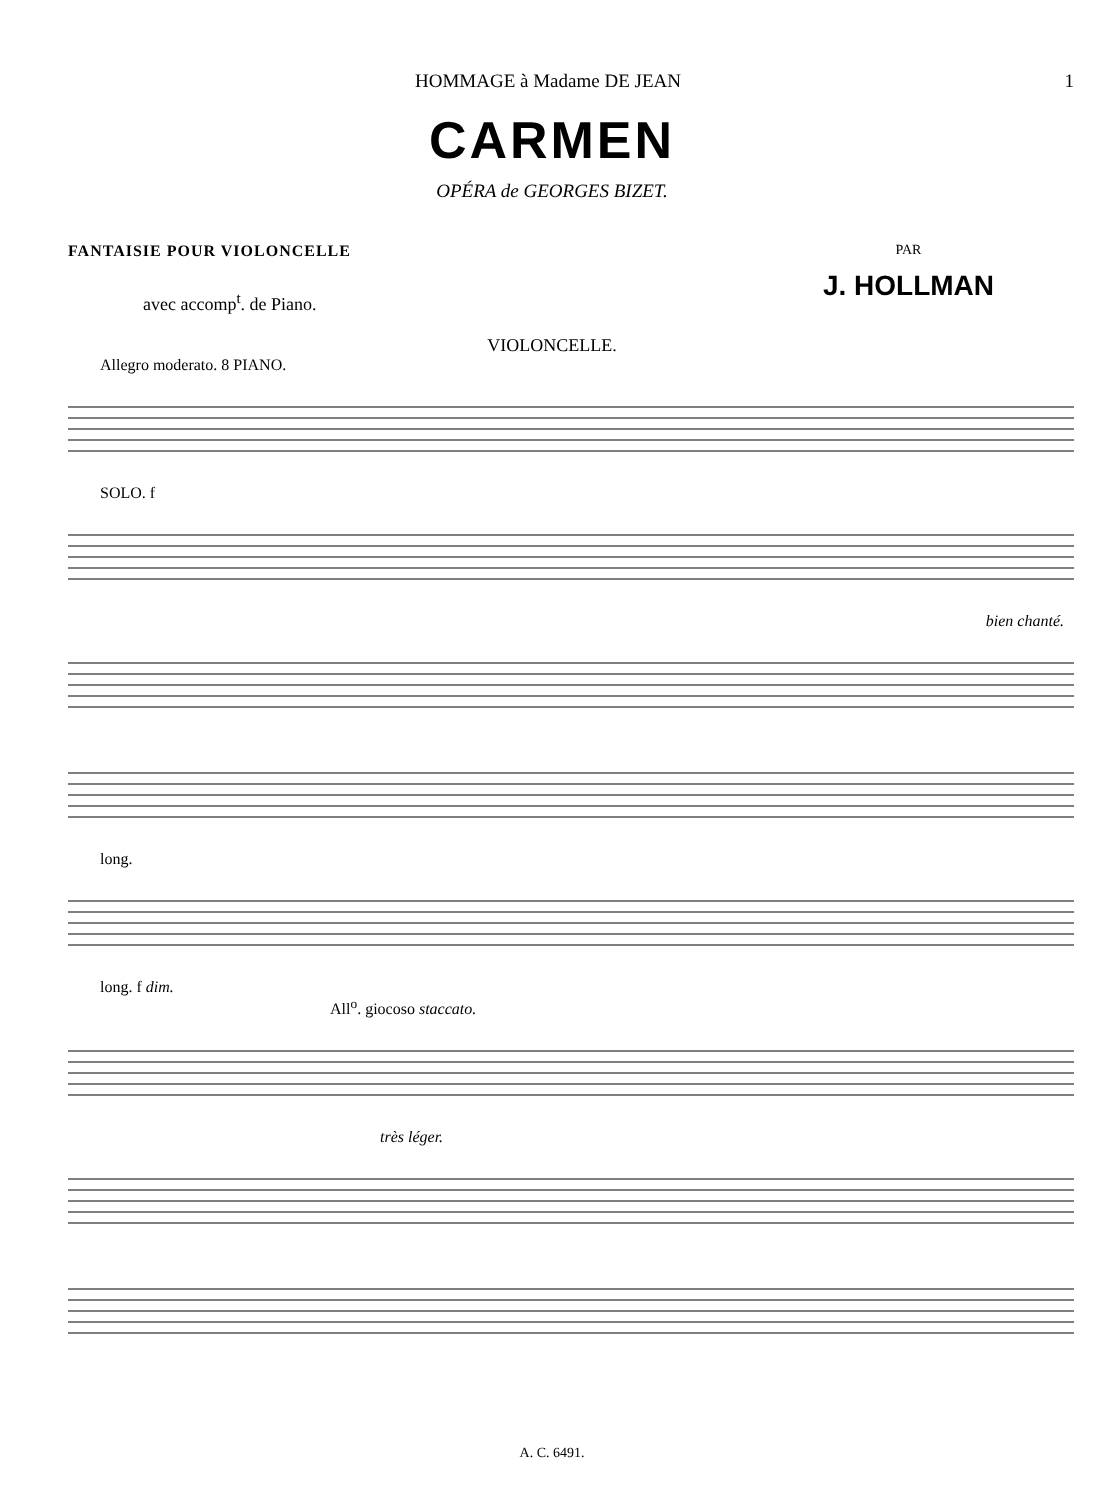HOMMAGE à Madame DE JEAN 1
CARMEN
OPÉRA de GEORGES BIZET.
FANTAISIE POUR VIOLONCELLE
avec accomp<sup>t</sup>. de Piano.
PAR
J. HOLLMAN
VIOLONCELLE.
Allegro moderato. 8 PIANO.
SOLO. f
bien chanté.
long.
long. f dim.
All<sup>o</sup>. giocoso staccato.
très léger.
A. C. 6491.